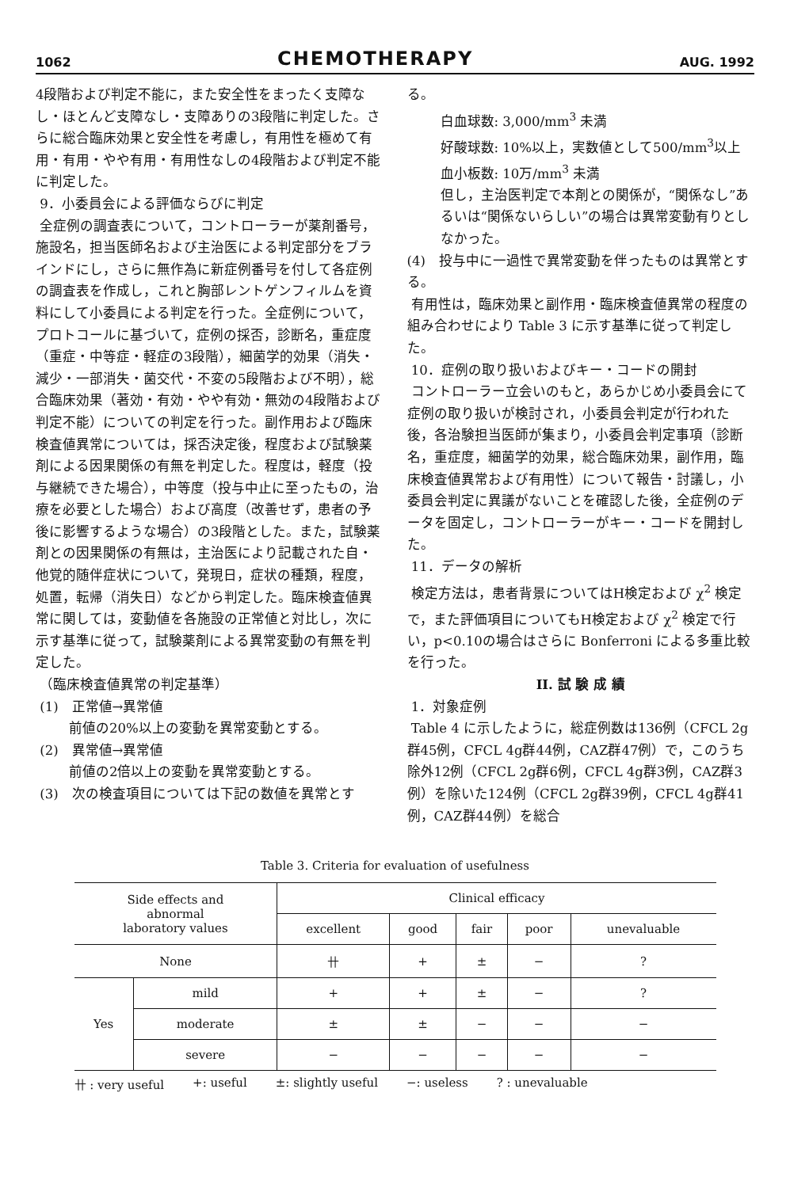1062 CHEMOTHERAPY AUG. 1992
4段階および判定不能に，また安全性をまったく支障なし・ほとんど支障なし・支障ありの3段階に判定した。さらに総合臨床効果と安全性を考慮し，有用性を極めて有用・有用・やや有用・有用性なしの4段階および判定不能に判定した。
9．小委員会による評価ならびに判定
全症例の調査表について，コントローラーが薬剤番号，施設名，担当医師名および主治医による判定部分をブラインドにし，さらに無作為に新症例番号を付して各症例の調査表を作成し，これと胸部レントゲンフィルムを資料にして小委員による判定を行った。全症例について，プロトコールに基づいて，症例の採否，診断名，重症度（重症・中等症・軽症の3段階），細菌学的効果（消失・減少・一部消失・菌交代・不変の5段階および不明），総合臨床効果（著効・有効・やや有効・無効の4段階および判定不能）についての判定を行った。副作用および臨床検査値異常については，採否決定後，程度および試験薬剤による因果関係の有無を判定した。程度は，軽度（投与継続できた場合），中等度（投与中止に至ったもの，治療を必要とした場合）および高度（改善せず，患者の予後に影響するような場合）の3段階とした。また，試験薬剤との因果関係の有無は，主治医により記載された自・他覚的随伴症状について，発現日，症状の種類，程度，処置，転帰（消失日）などから判定した。臨床検査値異常に関しては，変動値を各施設の正常値と対比し，次に示す基準に従って，試験薬剤による異常変動の有無を判定した。
（臨床検査値異常の判定基準）
(1)　正常値→異常値
前値の20%以上の変動を異常変動とする。
(2)　異常値→異常値
前値の2倍以上の変動を異常変動とする。
(3)　次の検査項目については下記の数値を異常とす
る。
白血球数: 3,000/mm<sup>3</sup> 未満
好酸球数: 10%以上，実数値として500/mm<sup>3</sup>以上
血小板数: 10万/mm<sup>3</sup> 未満
但し，主治医判定で本剤との関係が，“関係なし”あるいは“関係ないらしい”の場合は異常変動有りとしなかった。
(4)　投与中に一過性で異常変動を伴ったものは異常とする。
有用性は，臨床効果と副作用・臨床検査値異常の程度の組み合わせにより Table 3 に示す基準に従って判定した。
10．症例の取り扱いおよびキー・コードの開封
コントローラー立会いのもと，あらかじめ小委員会にて症例の取り扱いが検討され，小委員会判定が行われた後，各治験担当医師が集まり，小委員会判定事項（診断名，重症度，細菌学的効果，総合臨床効果，副作用，臨床検査値異常および有用性）について報告・討議し，小委員会判定に異議がないことを確認した後，全症例のデータを固定し，コントローラーがキー・コードを開封した。
11．データの解析
検定方法は，患者背景についてはH検定および χ<sup>2</sup> 検定で，また評価項目についてもH検定および χ<sup>2</sup> 検定で行い，p<0.10の場合はさらに Bonferroni による多重比較を行った。
II. 試 験 成 績
1．対象症例
Table 4 に示したように，総症例数は136例（CFCL 2g群45例，CFCL 4g群44例，CAZ群47例）で，このうち除外12例（CFCL 2g群6例，CFCL 4g群3例，CAZ群3例）を除いた124例（CFCL 2g群39例，CFCL 4g群41例，CAZ群44例）を総合
Table 3. Criteria for evaluation of usefulness
| Side effects and abnormal laboratory values | | Clinical efficacy | | | | |
| --- | --- | --- | --- | --- | --- | --- |
| | | excellent | good | fair | poor | unevaluable |
| None | | 卄 | + | ± | − | ? |
| Yes | mild | + | + | ± | − | ? |
| | moderate | ± | ± | − | − | − |
| | severe | − | − | − | − | − |
卄 : very useful +: useful ±: slightly useful −: useless ? : unevaluable